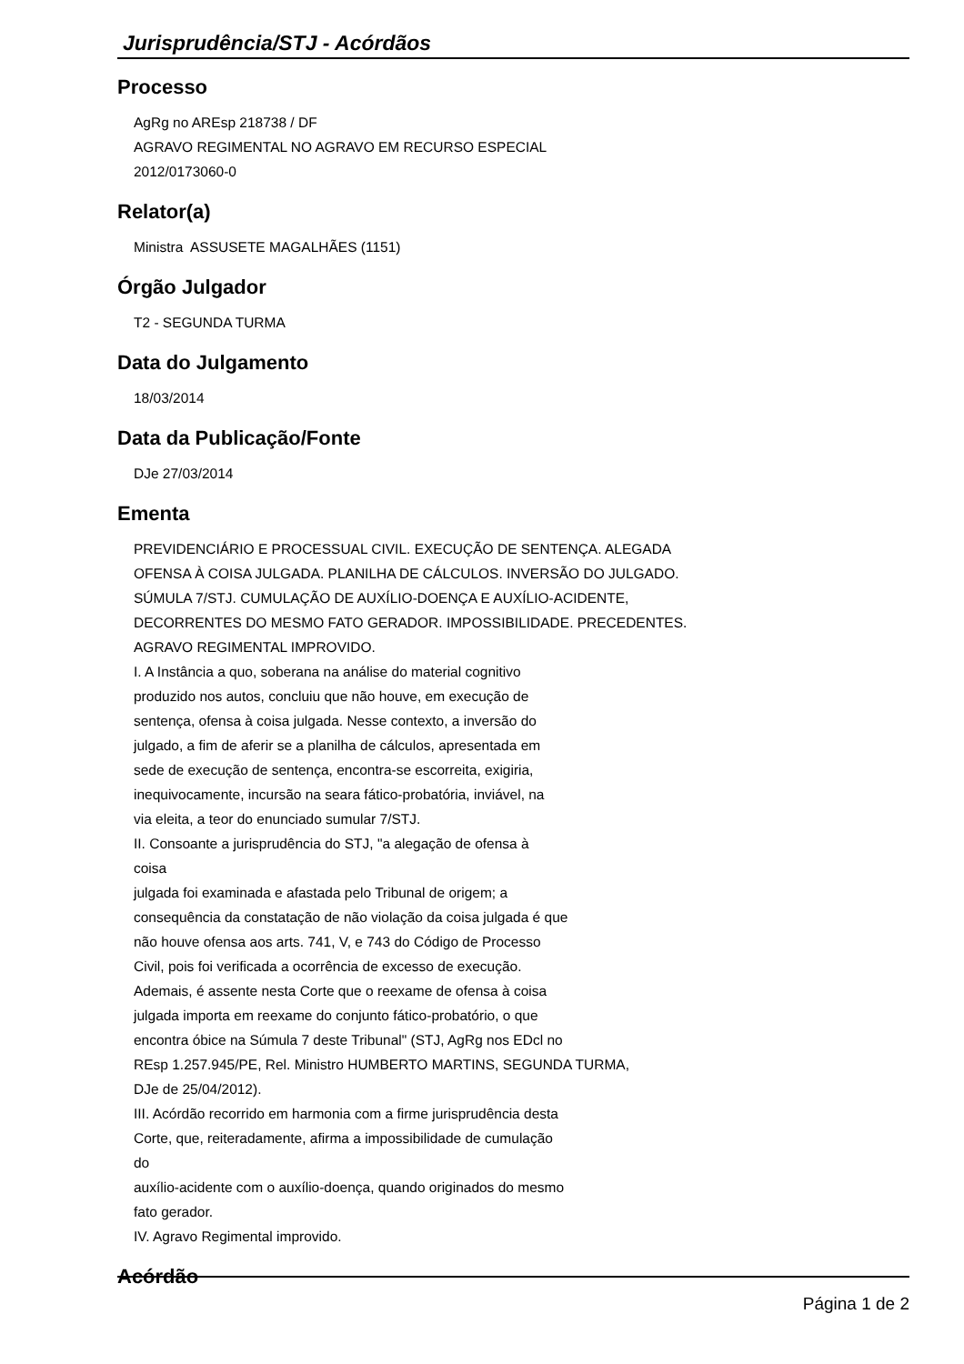Jurisprudência/STJ - Acórdãos
Processo
AgRg no AREsp 218738 / DF
AGRAVO REGIMENTAL NO AGRAVO EM RECURSO ESPECIAL
2012/0173060-0
Relator(a)
Ministra ASSUSETE MAGALHÃES (1151)
Órgão Julgador
T2 - SEGUNDA TURMA
Data do Julgamento
18/03/2014
Data da Publicação/Fonte
DJe 27/03/2014
Ementa
PREVIDENCIÁRIO E PROCESSUAL CIVIL. EXECUÇÃO DE SENTENÇA. ALEGADA
OFENSA À COISA JULGADA. PLANILHA DE CÁLCULOS. INVERSÃO DO JULGADO.
SÚMULA 7/STJ. CUMULAÇÃO DE AUXÍLIO-DOENÇA E AUXÍLIO-ACIDENTE,
DECORRENTES DO MESMO FATO GERADOR. IMPOSSIBILIDADE. PRECEDENTES.
AGRAVO REGIMENTAL IMPROVIDO.
I. A Instância a quo, soberana na análise do material cognitivo
produzido nos autos, concluiu que não houve, em execução de
sentença, ofensa à coisa julgada. Nesse contexto, a inversão do
julgado, a fim de aferir se a planilha de cálculos, apresentada em
sede de execução de sentença, encontra-se escorreita, exigiria,
inequivocamente, incursão na seara fático-probatória, inviável, na
via eleita, a teor do enunciado sumular 7/STJ.
II. Consoante a jurisprudência do STJ, "a alegação de ofensa à
coisa
julgada foi examinada e afastada pelo Tribunal de origem; a
consequência da constatação de não violação da coisa julgada é que
não houve ofensa aos arts. 741, V, e 743 do Código de Processo
Civil, pois foi verificada a ocorrência de excesso de execução.
Ademais, é assente nesta Corte que o reexame de ofensa à coisa
julgada importa em reexame do conjunto fático-probatório, o que
encontra óbice na Súmula 7 deste Tribunal" (STJ, AgRg nos EDcl no
REsp 1.257.945/PE, Rel. Ministro HUMBERTO MARTINS, SEGUNDA TURMA,
DJe de 25/04/2012).
III. Acórdão recorrido em harmonia com a firme jurisprudência desta
Corte, que, reiteradamente, afirma a impossibilidade de cumulação
do
auxílio-acidente com o auxílio-doença, quando originados do mesmo
fato gerador.
IV. Agravo Regimental improvido.
Acórdão
Página 1 de 2